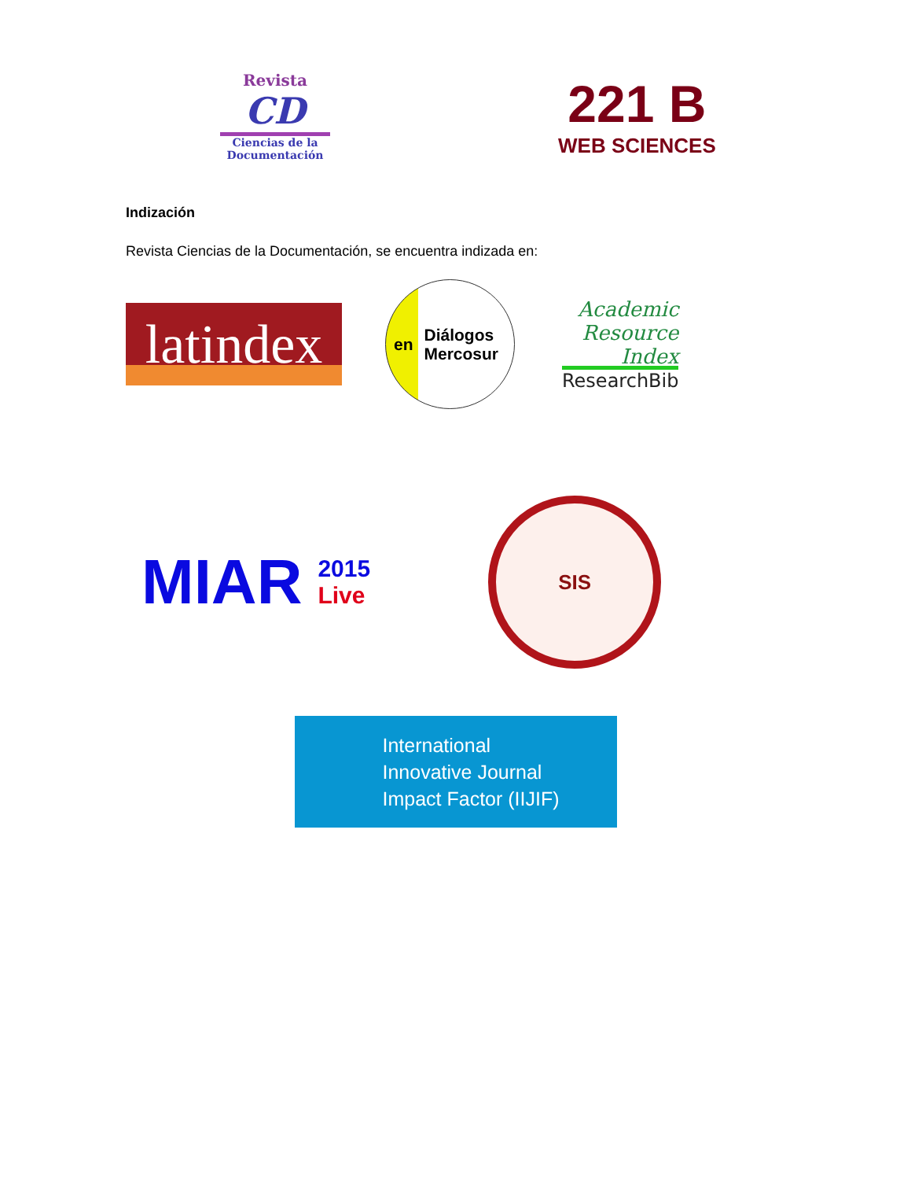Revista
CD
Ciencias de la Documentación
221 B
WEB SCIENCES
Indización
Revista Ciencias de la Documentación, se encuentra indizada en:
latindex
en Diálogos
Mercosur
Academic
Resource
Index
ResearchBib
MIAR
2015
Live
SIS
International
Innovative Journal
Impact Factor (IIJIF)